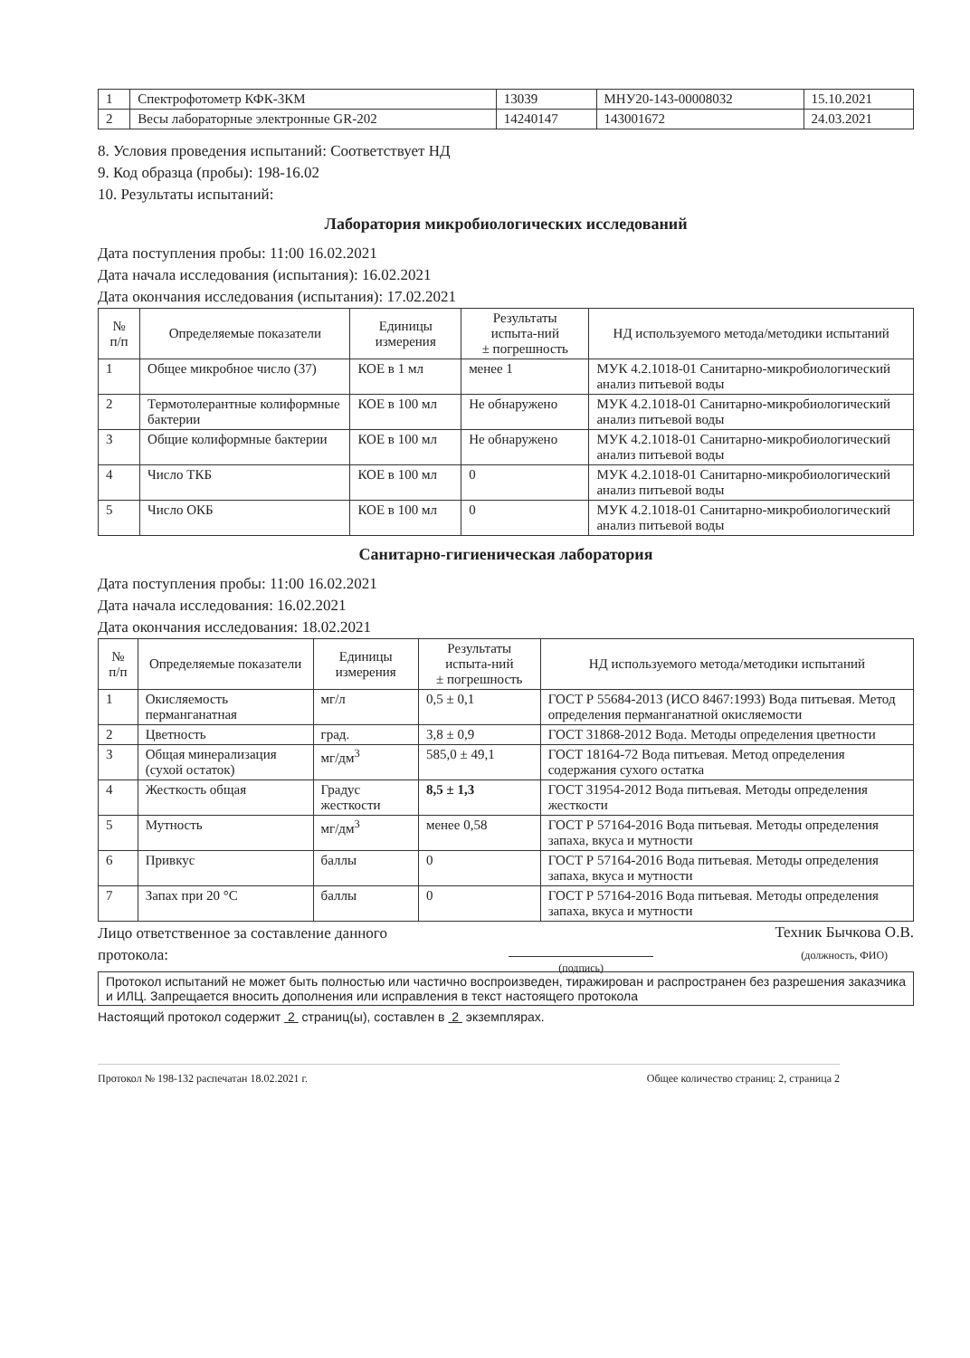| 1 | Спектрофотометр КФК-3КМ | 13039 | МНУ20-143-00008032 | 15.10.2021 |
| 2 | Весы лабораторные электронные GR-202 | 14240147 | 143001672 | 24.03.2021 |
8. Условия проведения испытаний: Соответствует НД
9. Код образца (пробы): 198-16.02
10. Результаты испытаний:
Лаборатория микробиологических исследований
Дата поступления пробы: 11:00 16.02.2021
Дата начала исследования (испытания): 16.02.2021
Дата окончания исследования (испытания): 17.02.2021
| № п/п | Определяемые показатели | Единицы измерения | Результаты испыта-ний ± погрешность | НД используемого метода/методики испытаний |
| --- | --- | --- | --- | --- |
| 1 | Общее микробное число (37) | КОЕ в 1 мл | менее 1 | МУК 4.2.1018-01 Санитарно-микробиологический анализ питьевой воды |
| 2 | Термотолерантные колиформные бактерии | КОЕ в 100 мл | Не обнаружено | МУК 4.2.1018-01 Санитарно-микробиологический анализ питьевой воды |
| 3 | Общие колиформные бактерии | КОЕ в 100 мл | Не обнаружено | МУК 4.2.1018-01 Санитарно-микробиологический анализ питьевой воды |
| 4 | Число ТКБ | КОЕ в 100 мл | 0 | МУК 4.2.1018-01 Санитарно-микробиологический анализ питьевой воды |
| 5 | Число ОКБ | КОЕ в 100 мл | 0 | МУК 4.2.1018-01 Санитарно-микробиологический анализ питьевой воды |
Санитарно-гигиеническая лаборатория
Дата поступления пробы: 11:00 16.02.2021
Дата начала исследования: 16.02.2021
Дата окончания исследования: 18.02.2021
| № п/п | Определяемые показатели | Единицы измерения | Результаты испыта-ний ± погрешность | НД используемого метода/методики испытаний |
| --- | --- | --- | --- | --- |
| 1 | Окисляемость перманганатная | мг/л | 0,5 ± 0,1 | ГОСТ Р 55684-2013 (ИСО 8467:1993) Вода питьевая. Метод определения перманганатной окисляемости |
| 2 | Цветность | град. | 3,8 ± 0,9 | ГОСТ 31868-2012 Вода. Методы определения цветности |
| 3 | Общая минерализация (сухой остаток) | мг/дм<sup>3</sup> | 585,0 ± 49,1 | ГОСТ 18164-72 Вода питьевая. Метод определения содержания сухого остатка |
| 4 | Жесткость общая | Градус жесткости | 8,5 ± 1,3 | ГОСТ 31954-2012 Вода питьевая. Методы определения жесткости |
| 5 | Мутность | мг/дм<sup>3</sup> | менее 0,58 | ГОСТ Р 57164-2016 Вода питьевая. Методы определения запаха, вкуса и мутности |
| 6 | Привкус | баллы | 0 | ГОСТ Р 57164-2016 Вода питьевая. Методы определения запаха, вкуса и мутности |
| 7 | Запах при 20 °С | баллы | 0 | ГОСТ Р 57164-2016 Вода питьевая. Методы определения запаха, вкуса и мутности |
Лицо ответственное за составление данного
протокола:
(подпись)
Техник Бычкова О.В.
(должность, ФИО)
Протокол испытаний не может быть полностью или частично воспроизведен, тиражирован и распространен без разрешения заказчика и ИЛЦ. Запрещается вносить дополнения или исправления в текст настоящего протокола
Настоящий протокол содержит 2 страниц(ы), составлен в 2 экземплярах.
Протокол № 198-132 распечатан 18.02.2021 г. Общее количество страниц: 2, страница 2